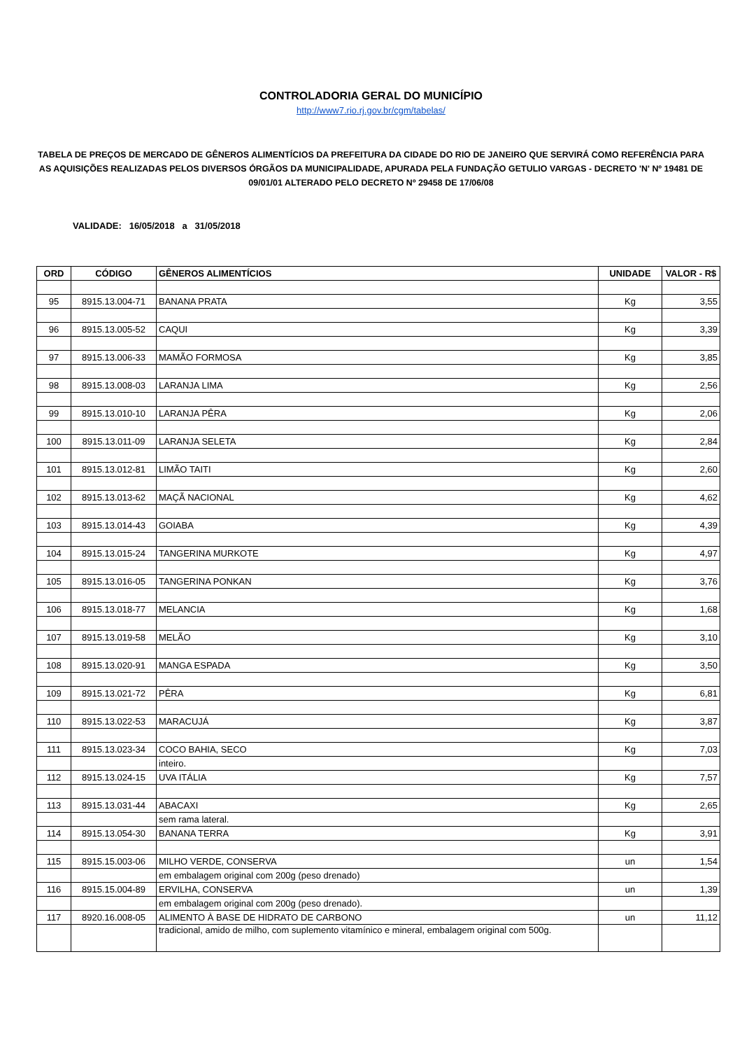CONTROLADORIA GERAL DO MUNICÍPIO
http://www7.rio.rj.gov.br/cgm/tabelas/
TABELA DE PREÇOS DE MERCADO DE GÊNEROS ALIMENTÍCIOS DA PREFEITURA DA CIDADE DO RIO DE JANEIRO QUE SERVIRÁ COMO REFERÊNCIA PARA AS AQUISIÇÕES REALIZADAS PELOS DIVERSOS ÓRGÃOS DA MUNICIPALIDADE, APURADA PELA FUNDAÇÃO GETULIO VARGAS - DECRETO 'N' Nº 19481 DE 09/01/01 ALTERADO PELO DECRETO Nº 29458 DE 17/06/08
VALIDADE: 16/05/2018 a 31/05/2018
| ORD | CÓDIGO | GÊNEROS ALIMENTÍCIOS | UNIDADE | VALOR - R$ |
| --- | --- | --- | --- | --- |
| 95 | 8915.13.004-71 | BANANA PRATA | Kg | 3,55 |
| 96 | 8915.13.005-52 | CAQUI | Kg | 3,39 |
| 97 | 8915.13.006-33 | MAMÃO FORMOSA | Kg | 3,85 |
| 98 | 8915.13.008-03 | LARANJA LIMA | Kg | 2,56 |
| 99 | 8915.13.010-10 | LARANJA PÊRA | Kg | 2,06 |
| 100 | 8915.13.011-09 | LARANJA SELETA | Kg | 2,84 |
| 101 | 8915.13.012-81 | LIMÃO TAITI | Kg | 2,60 |
| 102 | 8915.13.013-62 | MAÇÃ NACIONAL | Kg | 4,62 |
| 103 | 8915.13.014-43 | GOIABA | Kg | 4,39 |
| 104 | 8915.13.015-24 | TANGERINA MURKOTE | Kg | 4,97 |
| 105 | 8915.13.016-05 | TANGERINA PONKAN | Kg | 3,76 |
| 106 | 8915.13.018-77 | MELANCIA | Kg | 1,68 |
| 107 | 8915.13.019-58 | MELÃO | Kg | 3,10 |
| 108 | 8915.13.020-91 | MANGA ESPADA | Kg | 3,50 |
| 109 | 8915.13.021-72 | PÊRA | Kg | 6,81 |
| 110 | 8915.13.022-53 | MARACUJÁ | Kg | 3,87 |
| 111 | 8915.13.023-34 | COCO BAHIA, SECO | Kg | 7,03 |
| | | inteiro. | | |
| 112 | 8915.13.024-15 | UVA ITÁLIA | Kg | 7,57 |
| 113 | 8915.13.031-44 | ABACAXI | Kg | 2,65 |
| | | sem rama lateral. | | |
| 114 | 8915.13.054-30 | BANANA TERRA | Kg | 3,91 |
| 115 | 8915.15.003-06 | MILHO VERDE, CONSERVA | un | 1,54 |
| | | em embalagem original com 200g (peso drenado) | | |
| 116 | 8915.15.004-89 | ERVILHA, CONSERVA | un | 1,39 |
| | | em embalagem original com 200g (peso drenado). | | |
| 117 | 8920.16.008-05 | ALIMENTO À BASE DE HIDRATO DE CARBONO | un | 11,12 |
| | | tradicional, amido de milho, com suplemento vitamínico e mineral, embalagem original com 500g. | | |